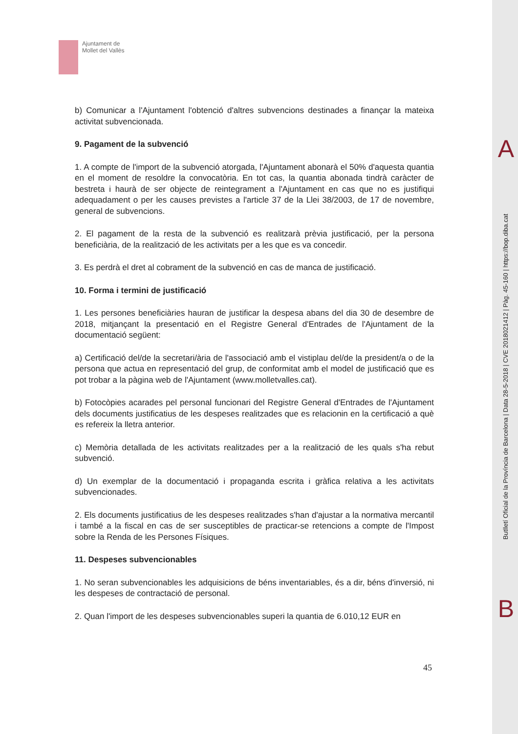Ajuntament de Mollet del Vallès
b) Comunicar a l'Ajuntament l'obtenció d'altres subvencions destinades a finançar la mateixa activitat subvencionada.
9. Pagament de la subvenció
1. A compte de l'import de la subvenció atorgada, l'Ajuntament abonarà el 50% d'aquesta quantia en el moment de resoldre la convocatòria. En tot cas, la quantia abonada tindrà caràcter de bestreta i haurà de ser objecte de reintegrament a l'Ajuntament en cas que no es justifiqui adequadament o per les causes previstes a l'article 37 de la Llei 38/2003, de 17 de novembre, general de subvencions.
2. El pagament de la resta de la subvenció es realitzarà prèvia justificació, per la persona beneficiària, de la realització de les activitats per a les que es va concedir.
3. Es perdrà el dret al cobrament de la subvenció en cas de manca de justificació.
10. Forma i termini de justificació
1. Les persones beneficiàries hauran de justificar la despesa abans del dia 30 de desembre de 2018, mitjançant la presentació en el Registre General d'Entrades de l'Ajuntament de la documentació següent:
a) Certificació del/de la secretari/ària de l'associació amb el vistiplau del/de la president/a o de la persona que actua en representació del grup, de conformitat amb el model de justificació que es pot trobar a la pàgina web de l'Ajuntament (www.molletvalles.cat).
b) Fotocòpies acarades pel personal funcionari del Registre General d'Entrades de l'Ajuntament dels documents justificatius de les despeses realitzades que es relacionin en la certificació a què es refereix la lletra anterior.
c) Memòria detallada de les activitats realitzades per a la realització de les quals s'ha rebut subvenció.
d) Un exemplar de la documentació i propaganda escrita i gràfica relativa a les activitats subvencionades.
2. Els documents justificatius de les despeses realitzades s'han d'ajustar a la normativa mercantil i també a la fiscal en cas de ser susceptibles de practicar-se retencions a compte de l'Impost sobre la Renda de les Persones Físiques.
11. Despeses subvencionables
1. No seran subvencionables les adquisicions de béns inventariables, és a dir, béns d'inversió, ni les despeses de contractació de personal.
2. Quan l'import de les despeses subvencionables superi la quantia de 6.010,12 EUR en
45
A
Butlletí Oficial de la Província de Barcelona | Data 28-5-2018 | CVE 2018021412 | Pàg. 45-160 | https://bop.diba.cat
B